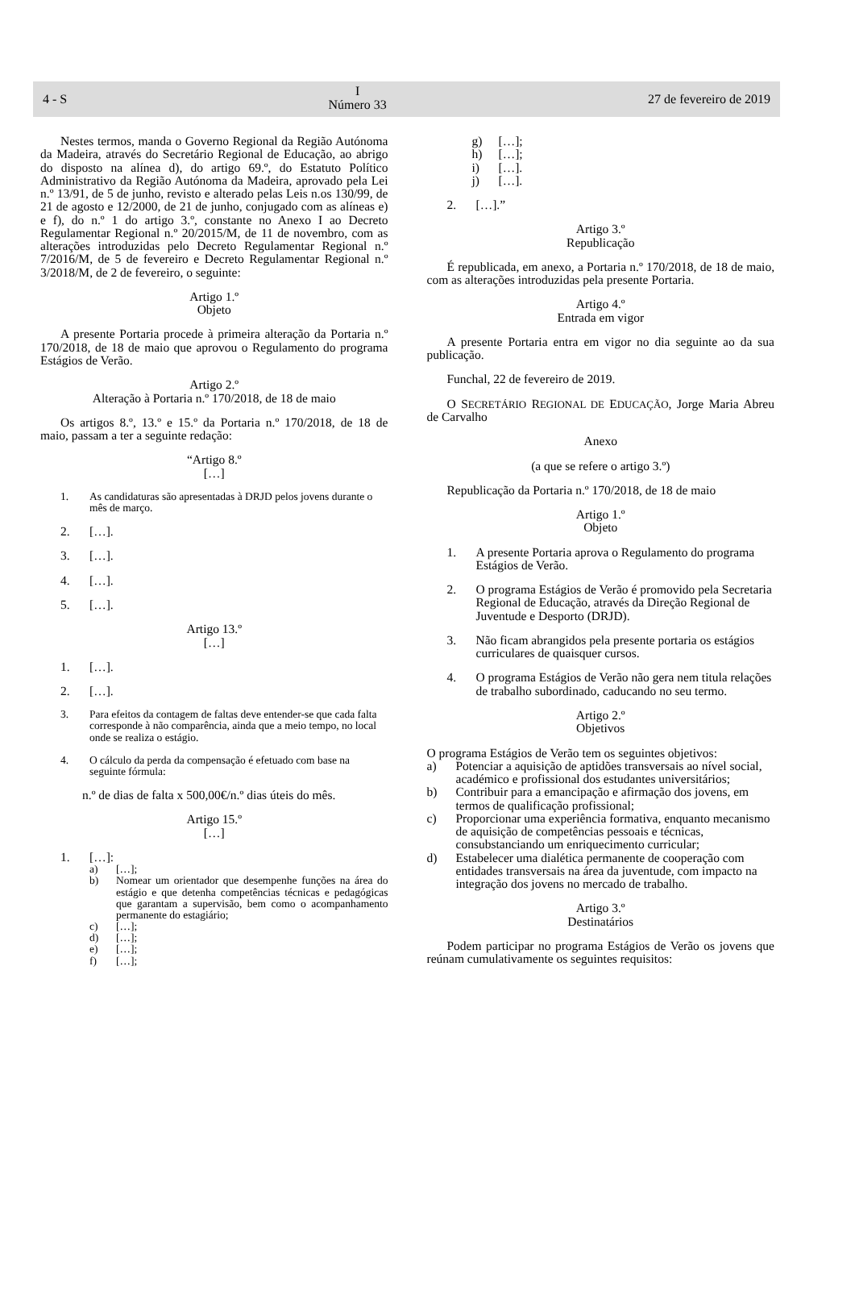4 - S
I
Número 33
27 de fevereiro de 2019
Nestes termos, manda o Governo Regional da Região Autónoma da Madeira, através do Secretário Regional de Educação, ao abrigo do disposto na alínea d), do artigo 69.º, do Estatuto Político Administrativo da Região Autónoma da Madeira, aprovado pela Lei n.º 13/91, de 5 de junho, revisto e alterado pelas Leis n.os 130/99, de 21 de agosto e 12/2000, de 21 de junho, conjugado com as alíneas e) e f), do n.º 1 do artigo 3.º, constante no Anexo I ao Decreto Regulamentar Regional n.º 20/2015/M, de 11 de novembro, com as alterações introduzidas pelo Decreto Regulamentar Regional n.º 7/2016/M, de 5 de fevereiro e Decreto Regulamentar Regional n.º 3/2018/M, de 2 de fevereiro, o seguinte:
Artigo 1.º
Objeto
A presente Portaria procede à primeira alteração da Portaria n.º 170/2018, de 18 de maio que aprovou o Regulamento do programa Estágios de Verão.
Artigo 2.º
Alteração à Portaria n.º 170/2018, de 18 de maio
Os artigos 8.º, 13.º e 15.º da Portaria n.º 170/2018, de 18 de maio, passam a ter a seguinte redação:
“Artigo 8.º
[…]
1. As candidaturas são apresentadas à DRJD pelos jovens durante o mês de março.
2. […].
3. […].
4. […].
5. […].
Artigo 13.º
[…]
1. […].
2. […].
3. Para efeitos da contagem de faltas deve entender-se que cada falta corresponde à não comparência, ainda que a meio tempo, no local onde se realiza o estágio.
4. O cálculo da perda da compensação é efetuado com base na seguinte fórmula:
n.º de dias de falta x 500,00€/n.º dias úteis do mês.
Artigo 15.º
[…]
1. […]:
a) […];
b) Nomear um orientador que desempenhe funções na área do estágio e que detenha competências técnicas e pedagógicas que garantam a supervisão, bem como o acompanhamento permanente do estagiário;
c) […];
d) […];
e) […];
f) […];
g) […];
h) […];
i) […].
j) […].
2. […].”
Artigo 3.º
Republicação
É republicada, em anexo, a Portaria n.º 170/2018, de 18 de maio, com as alterações introduzidas pela presente Portaria.
Artigo 4.º
Entrada em vigor
A presente Portaria entra em vigor no dia seguinte ao da sua publicação.
Funchal, 22 de fevereiro de 2019.
O SECRETÁRIO REGIONAL DE EDUCAÇÃO, Jorge Maria Abreu de Carvalho
Anexo
(a que se refere o artigo 3.º)
Republicação da Portaria n.º 170/2018, de 18 de maio
Artigo 1.º
Objeto
1. A presente Portaria aprova o Regulamento do programa Estágios de Verão.
2. O programa Estágios de Verão é promovido pela Secretaria Regional de Educação, através da Direção Regional de Juventude e Desporto (DRJD).
3. Não ficam abrangidos pela presente portaria os estágios curriculares de quaisquer cursos.
4. O programa Estágios de Verão não gera nem titula relações de trabalho subordinado, caducando no seu termo.
Artigo 2.º
Objetivos
O programa Estágios de Verão tem os seguintes objetivos:
a) Potenciar a aquisição de aptidões transversais ao nível social, académico e profissional dos estudantes universitários;
b) Contribuir para a emancipação e afirmação dos jovens, em termos de qualificação profissional;
c) Proporcionar uma experiência formativa, enquanto mecanismo de aquisição de competências pessoais e técnicas, consubstanciando um enriquecimento curricular;
d) Estabelecer uma dialética permanente de cooperação com entidades transversais na área da juventude, com impacto na integração dos jovens no mercado de trabalho.
Artigo 3.º
Destinatários
Podem participar no programa Estágios de Verão os jovens que reúnam cumulativamente os seguintes requisitos: